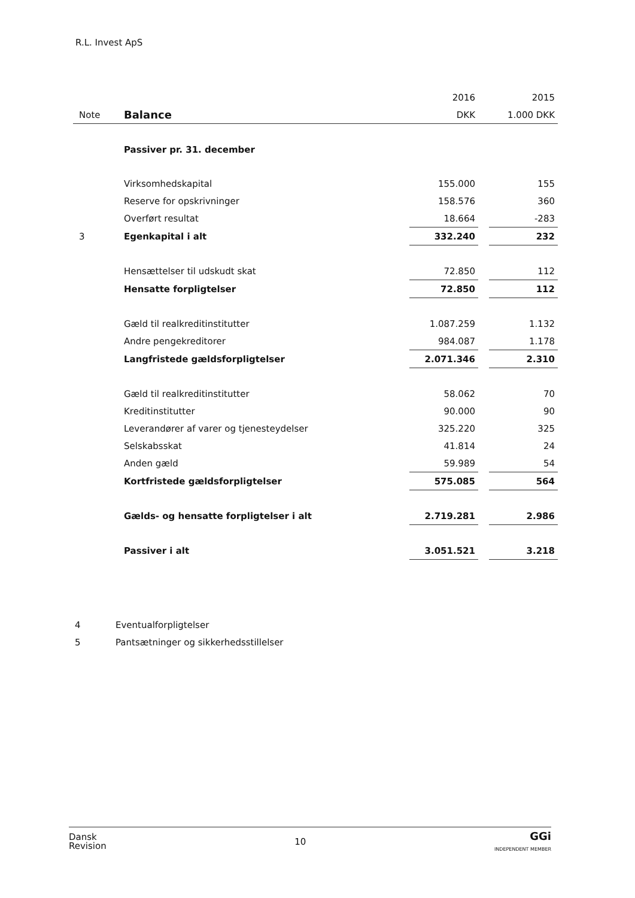R.L. Invest ApS
| | | 2016 | | 2015 |
| --- | --- | --- | --- | --- |
| Note | Balance | DKK | | 1.000 DKK |
| | Passiver pr. 31. december | | | |
| | Virksomhedskapital | 155.000 | | 155 |
| | Reserve for opskrivninger | 158.576 | | 360 |
| | Overført resultat | 18.664 | | -283 |
| 3 | Egenkapital i alt | 332.240 | | 232 |
| | Hensættelser til udskudt skat | 72.850 | | 112 |
| | Hensatte forpligtelser | 72.850 | | 112 |
| | Gæld til realkreditinstitutter | 1.087.259 | | 1.132 |
| | Andre pengekreditorer | 984.087 | | 1.178 |
| | Langfristede gældsforpligtelser | 2.071.346 | | 2.310 |
| | Gæld til realkreditinstitutter | 58.062 | | 70 |
| | Kreditinstitutter | 90.000 | | 90 |
| | Leverandører af varer og tjenesteydelser | 325.220 | | 325 |
| | Selskabsskat | 41.814 | | 24 |
| | Anden gæld | 59.989 | | 54 |
| | Kortfristede gældsforpligtelser | 575.085 | | 564 |
| | Gælds- og hensatte forpligtelser i alt | 2.719.281 | | 2.986 |
| | Passiver i alt | 3.051.521 | | 3.218 |
4 Eventualforpligtelser
5 Pantsætninger og sikkerhedsstillelser
Dansk
Revision
10
GGi
INDEPENDENT MEMBER